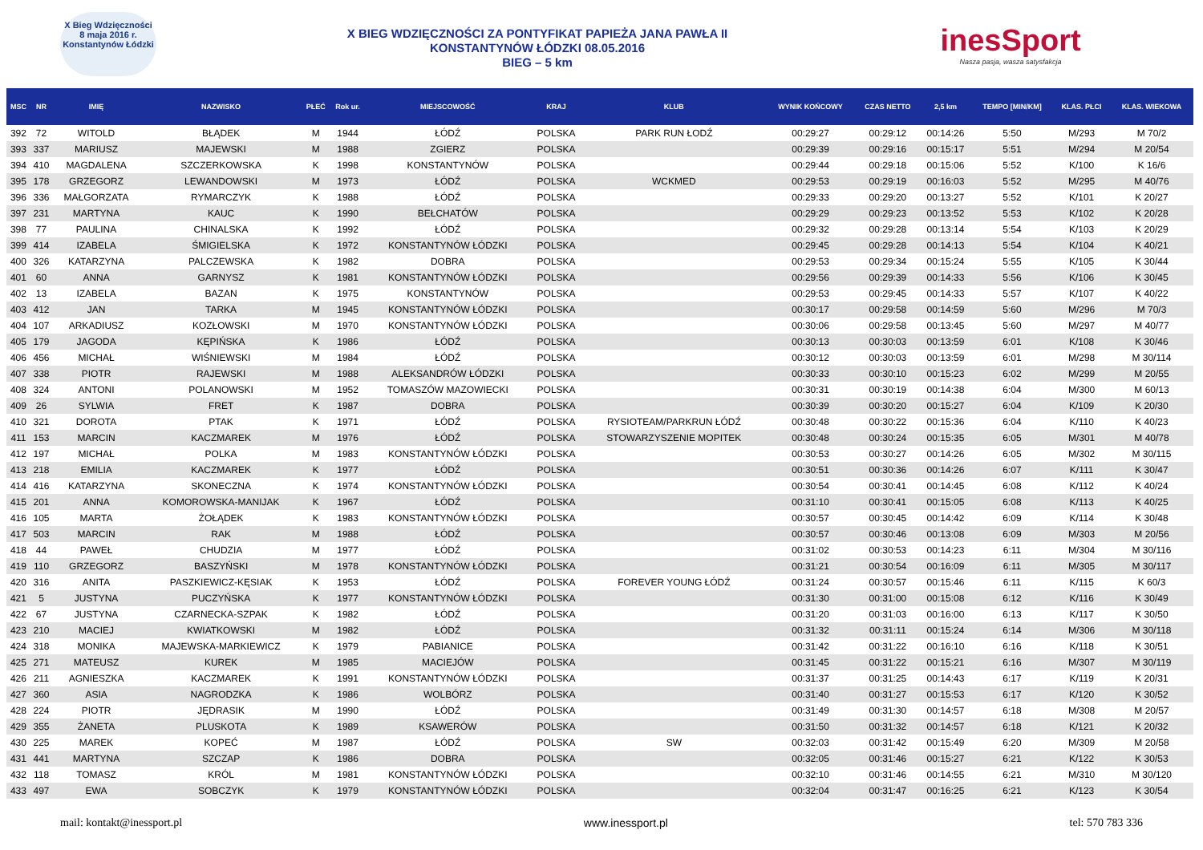X Bieg Wdzięczności
8 maja 2016 r.
Konstantynów Łódzki
X BIEG WDZIĘCZNOŚCI ZA PONTYFIKAT PAPIEŻA JANA PAWŁA II
KONSTANTYNÓW ŁÓDZKI 08.05.2016
BIEG – 5 km
inesSport
Nasza pasja, wasza satysfakcja
| MSC | NR | IMIĘ | NAZWISKO | PŁEĆ | Rok ur. | MIEJSCOWOŚĆ | KRAJ | KLUB | WYNIK KOŃCOWY | CZAS NETTO | 2,5 km | TEMPO [MIN/KM] | KLAS. PŁCI | KLAS. WIEKOWA |
| --- | --- | --- | --- | --- | --- | --- | --- | --- | --- | --- | --- | --- | --- | --- |
| 392 | 72 | WITOLD | BŁĄDEK | M | 1944 | ŁÓDŹ | POLSKA | PARK RUN ŁODŹ | 00:29:27 | 00:29:12 | 00:14:26 | 5:50 | M/293 | M 70/2 |
| 393 | 337 | MARIUSZ | MAJEWSKI | M | 1988 | ZGIERZ | POLSKA | | 00:29:39 | 00:29:16 | 00:15:17 | 5:51 | M/294 | M 20/54 |
| 394 | 410 | MAGDALENA | SZCZERKOWSKA | K | 1998 | KONSTANTYNÓW | POLSKA | | 00:29:44 | 00:29:18 | 00:15:06 | 5:52 | K/100 | K 16/6 |
| 395 | 178 | GRZEGORZ | LEWANDOWSKI | M | 1973 | ŁÓDŹ | POLSKA | WCKMED | 00:29:53 | 00:29:19 | 00:16:03 | 5:52 | M/295 | M 40/76 |
| 396 | 336 | MAŁGORZATA | RYMARCZYK | K | 1988 | ŁÓDŹ | POLSKA | | 00:29:33 | 00:29:20 | 00:13:27 | 5:52 | K/101 | K 20/27 |
| 397 | 231 | MARTYNA | KAUC | K | 1990 | BEŁCHATÓW | POLSKA | | 00:29:29 | 00:29:23 | 00:13:52 | 5:53 | K/102 | K 20/28 |
| 398 | 77 | PAULINA | CHINALSKA | K | 1992 | ŁÓDŹ | POLSKA | | 00:29:32 | 00:29:28 | 00:13:14 | 5:54 | K/103 | K 20/29 |
| 399 | 414 | IZABELA | ŚMIGIELSKA | K | 1972 | KONSTANTYNÓW ŁÓDZKI | POLSKA | | 00:29:45 | 00:29:28 | 00:14:13 | 5:54 | K/104 | K 40/21 |
| 400 | 326 | KATARZYNA | PALCZEWSKA | K | 1982 | DOBRA | POLSKA | | 00:29:53 | 00:29:34 | 00:15:24 | 5:55 | K/105 | K 30/44 |
| 401 | 60 | ANNA | GARNYSZ | K | 1981 | KONSTANTYNÓW ŁÓDZKI | POLSKA | | 00:29:56 | 00:29:39 | 00:14:33 | 5:56 | K/106 | K 30/45 |
| 402 | 13 | IZABELA | BAZAN | K | 1975 | KONSTANTYNÓW | POLSKA | | 00:29:53 | 00:29:45 | 00:14:33 | 5:57 | K/107 | K 40/22 |
| 403 | 412 | JAN | TARKA | M | 1945 | KONSTANTYNÓW ŁÓDZKI | POLSKA | | 00:30:17 | 00:29:58 | 00:14:59 | 5:60 | M/296 | M 70/3 |
| 404 | 107 | ARKADIUSZ | KOZŁOWSKI | M | 1970 | KONSTANTYNÓW ŁÓDZKI | POLSKA | | 00:30:06 | 00:29:58 | 00:13:45 | 5:60 | M/297 | M 40/77 |
| 405 | 179 | JAGODA | KĘPIŃSKA | K | 1986 | ŁÓDŹ | POLSKA | | 00:30:13 | 00:30:03 | 00:13:59 | 6:01 | K/108 | K 30/46 |
| 406 | 456 | MICHAŁ | WIŚNIEWSKI | M | 1984 | ŁÓDŹ | POLSKA | | 00:30:12 | 00:30:03 | 00:13:59 | 6:01 | M/298 | M 30/114 |
| 407 | 338 | PIOTR | RAJEWSKI | M | 1988 | ALEKSANDRÓW ŁÓDZKI | POLSKA | | 00:30:33 | 00:30:10 | 00:15:23 | 6:02 | M/299 | M 20/55 |
| 408 | 324 | ANTONI | POLANOWSKI | M | 1952 | TOMASZÓW MAZOWIECKI | POLSKA | | 00:30:31 | 00:30:19 | 00:14:38 | 6:04 | M/300 | M 60/13 |
| 409 | 26 | SYLWIA | FRET | K | 1987 | DOBRA | POLSKA | | 00:30:39 | 00:30:20 | 00:15:27 | 6:04 | K/109 | K 20/30 |
| 410 | 321 | DOROTA | PTAK | K | 1971 | ŁÓDŹ | POLSKA | RYSIOTEAM/PARKRUN ŁÓDŹ | 00:30:48 | 00:30:22 | 00:15:36 | 6:04 | K/110 | K 40/23 |
| 411 | 153 | MARCIN | KACZMAREK | M | 1976 | ŁÓDŹ | POLSKA | STOWARZYSZENIE MOPITEK | 00:30:48 | 00:30:24 | 00:15:35 | 6:05 | M/301 | M 40/78 |
| 412 | 197 | MICHAŁ | POLKA | M | 1983 | KONSTANTYNÓW ŁÓDZKI | POLSKA | | 00:30:53 | 00:30:27 | 00:14:26 | 6:05 | M/302 | M 30/115 |
| 413 | 218 | EMILIA | KACZMAREK | K | 1977 | ŁÓDŹ | POLSKA | | 00:30:51 | 00:30:36 | 00:14:26 | 6:07 | K/111 | K 30/47 |
| 414 | 416 | KATARZYNA | SKONECZNA | K | 1974 | KONSTANTYNÓW ŁÓDZKI | POLSKA | | 00:30:54 | 00:30:41 | 00:14:45 | 6:08 | K/112 | K 40/24 |
| 415 | 201 | ANNA | KOMOROWSKA-MANIJAK | K | 1967 | ŁÓDŹ | POLSKA | | 00:31:10 | 00:30:41 | 00:15:05 | 6:08 | K/113 | K 40/25 |
| 416 | 105 | MARTA | ŻOŁĄDEK | K | 1983 | KONSTANTYNÓW ŁÓDZKI | POLSKA | | 00:30:57 | 00:30:45 | 00:14:42 | 6:09 | K/114 | K 30/48 |
| 417 | 503 | MARCIN | RAK | M | 1988 | ŁÓDŹ | POLSKA | | 00:30:57 | 00:30:46 | 00:13:08 | 6:09 | M/303 | M 20/56 |
| 418 | 44 | PAWEŁ | CHUDZIA | M | 1977 | ŁÓDŹ | POLSKA | | 00:31:02 | 00:30:53 | 00:14:23 | 6:11 | M/304 | M 30/116 |
| 419 | 110 | GRZEGORZ | BASZYŃSKI | M | 1978 | KONSTANTYNÓW ŁÓDZKI | POLSKA | | 00:31:21 | 00:30:54 | 00:16:09 | 6:11 | M/305 | M 30/117 |
| 420 | 316 | ANITA | PASZKIEWICZ-KĘSIAK | K | 1953 | ŁÓDŹ | POLSKA | FOREVER YOUNG ŁÓDŹ | 00:31:24 | 00:30:57 | 00:15:46 | 6:11 | K/115 | K 60/3 |
| 421 | 5 | JUSTYNA | PUCZYŃSKA | K | 1977 | KONSTANTYNÓW ŁÓDZKI | POLSKA | | 00:31:30 | 00:31:00 | 00:15:08 | 6:12 | K/116 | K 30/49 |
| 422 | 67 | JUSTYNA | CZARNECKA-SZPAK | K | 1982 | ŁÓDŹ | POLSKA | | 00:31:20 | 00:31:03 | 00:16:00 | 6:13 | K/117 | K 30/50 |
| 423 | 210 | MACIEJ | KWIATKOWSKI | M | 1982 | ŁÓDŹ | POLSKA | | 00:31:32 | 00:31:11 | 00:15:24 | 6:14 | M/306 | M 30/118 |
| 424 | 318 | MONIKA | MAJEWSKA-MARKIEWICZ | K | 1979 | PABIANICE | POLSKA | | 00:31:42 | 00:31:22 | 00:16:10 | 6:16 | K/118 | K 30/51 |
| 425 | 271 | MATEUSZ | KUREK | M | 1985 | MACIEJÓW | POLSKA | | 00:31:45 | 00:31:22 | 00:15:21 | 6:16 | M/307 | M 30/119 |
| 426 | 211 | AGNIESZKA | KACZMAREK | K | 1991 | KONSTANTYNÓW ŁÓDZKI | POLSKA | | 00:31:37 | 00:31:25 | 00:14:43 | 6:17 | K/119 | K 20/31 |
| 427 | 360 | ASIA | NAGRODZKA | K | 1986 | WOLBÓRZ | POLSKA | | 00:31:40 | 00:31:27 | 00:15:53 | 6:17 | K/120 | K 30/52 |
| 428 | 224 | PIOTR | JĘDRASIK | M | 1990 | ŁÓDŹ | POLSKA | | 00:31:49 | 00:31:30 | 00:14:57 | 6:18 | M/308 | M 20/57 |
| 429 | 355 | ŻANETA | PLUSKOTA | K | 1989 | KSAWERÓW | POLSKA | | 00:31:50 | 00:31:32 | 00:14:57 | 6:18 | K/121 | K 20/32 |
| 430 | 225 | MAREK | KOPEĆ | M | 1987 | ŁÓDŹ | POLSKA | SW | 00:32:03 | 00:31:42 | 00:15:49 | 6:20 | M/309 | M 20/58 |
| 431 | 441 | MARTYNA | SZCZAP | K | 1986 | DOBRA | POLSKA | | 00:32:05 | 00:31:46 | 00:15:27 | 6:21 | K/122 | K 30/53 |
| 432 | 118 | TOMASZ | KRÓL | M | 1981 | KONSTANTYNÓW ŁÓDZKI | POLSKA | | 00:32:10 | 00:31:46 | 00:14:55 | 6:21 | M/310 | M 30/120 |
| 433 | 497 | EWA | SOBCZYK | K | 1979 | KONSTANTYNÓW ŁÓDZKI | POLSKA | | 00:32:04 | 00:31:47 | 00:16:25 | 6:21 | K/123 | K 30/54 |
mail: kontakt@inessport.pl www.inessport.pl tel: 570 783 336